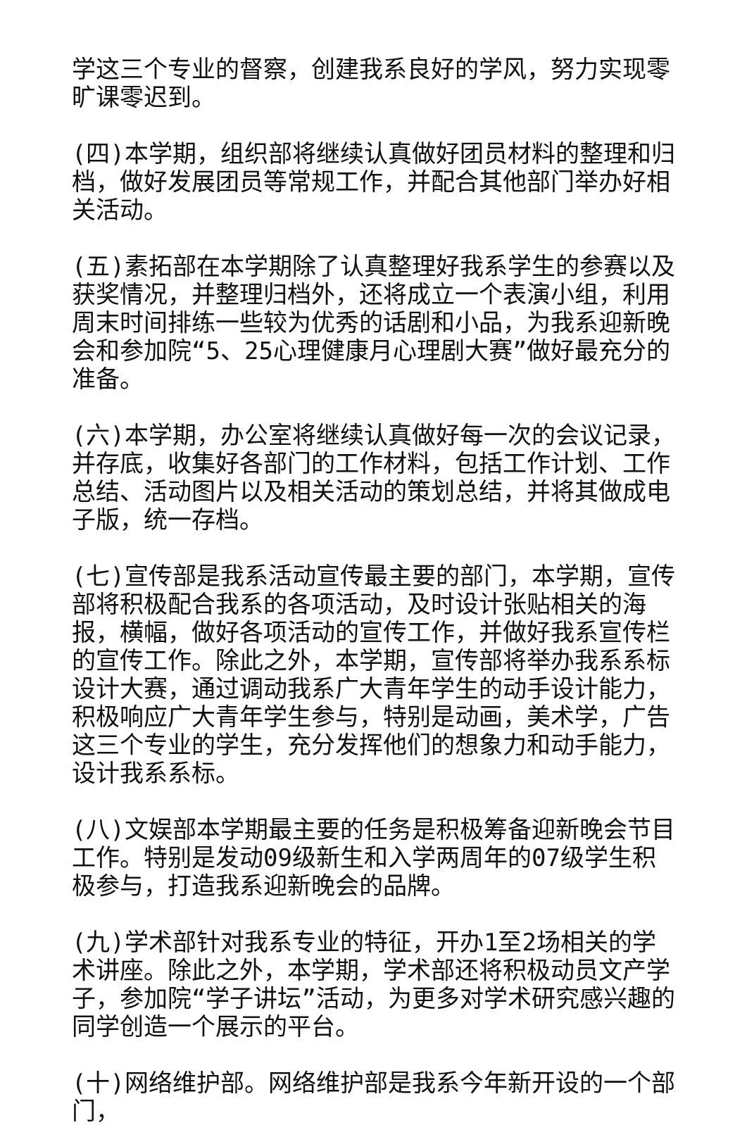学这三个专业的督察，创建我系良好的学风，努力实现零旷课零迟到。
(四)本学期，组织部将继续认真做好团员材料的整理和归档，做好发展团员等常规工作，并配合其他部门举办好相关活动。
(五)素拓部在本学期除了认真整理好我系学生的参赛以及获奖情况，并整理归档外，还将成立一个表演小组，利用周末时间排练一些较为优秀的话剧和小品，为我系迎新晚会和参加院“5、25心理健康月心理剧大赛”做好最充分的准备。
(六)本学期，办公室将继续认真做好每一次的会议记录，并存底，收集好各部门的工作材料，包括工作计划、工作总结、活动图片以及相关活动的策划总结，并将其做成电子版，统一存档。
(七)宣传部是我系活动宣传最主要的部门，本学期，宣传部将积极配合我系的各项活动，及时设计张贴相关的海报，横幅，做好各项活动的宣传工作，并做好我系宣传栏的宣传工作。除此之外，本学期，宣传部将举办我系系标设计大赛，通过调动我系广大青年学生的动手设计能力，积极响应广大青年学生参与，特别是动画，美术学，广告这三个专业的学生，充分发挥他们的想象力和动手能力，设计我系系标。
(八)文娱部本学期最主要的任务是积极筹备迎新晚会节目工作。特别是发动09级新生和入学两周年的07级学生积极参与，打造我系迎新晚会的品牌。
(九)学术部针对我系专业的特征，开办1至2场相关的学术讲座。除此之外，本学期，学术部还将积极动员文产学子，参加院“学子讲坛”活动，为更多对学术研究感兴趣的同学创造一个展示的平台。
(十)网络维护部。网络维护部是我系今年新开设的一个部门，